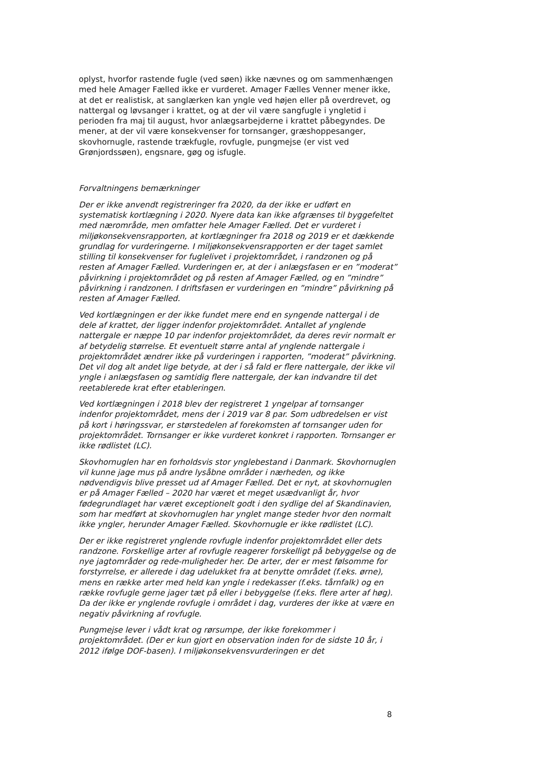oplyst, hvorfor rastende fugle (ved søen) ikke nævnes og om sammenhængen med hele Amager Fælled ikke er vurderet. Amager Fælles Venner mener ikke, at det er realistisk, at sanglærken kan yngle ved højen eller på overdrevet, og nattergal og løvsanger i krattet, og at der vil være sangfugle i yngletid i perioden fra maj til august, hvor anlægsarbejderne i krattet påbegyndes. De mener, at der vil være konsekvenser for tornsanger, græshoppesanger, skovhornugle, rastende trækfugle, rovfugle, pungmejse (er vist ved Grønjordssøen), engsnare, gøg og isfugle.
Forvaltningens bemærkninger
Der er ikke anvendt registreringer fra 2020, da der ikke er udført en systematisk kortlægning i 2020. Nyere data kan ikke afgrænses til byggefeltet med nærområde, men omfatter hele Amager Fælled. Det er vurderet i miljøkonsekvensrapporten, at kortlægninger fra 2018 og 2019 er et dækkende grundlag for vurderingerne. I miljøkonsekvensrapporten er der taget samlet stilling til konsekvenser for fuglelivet i projektområdet, i randzonen og på resten af Amager Fælled. Vurderingen er, at der i anlægsfasen er en ”moderat” påvirkning i projektområdet og på resten af Amager Fælled, og en ”mindre” påvirkning i randzonen. I driftsfasen er vurderingen en ”mindre” påvirkning på resten af Amager Fælled.
Ved kortlægningen er der ikke fundet mere end en syngende nattergal i de dele af krattet, der ligger indenfor projektområdet. Antallet af ynglende nattergale er næppe 10 par indenfor projektområdet, da deres revir normalt er af betydelig størrelse. Et eventuelt større antal af ynglende nattergale i projektområdet ændrer ikke på vurderingen i rapporten, ”moderat” påvirkning. Det vil dog alt andet lige betyde, at der i så fald er flere nattergale, der ikke vil yngle i anlægsfasen og samtidig flere nattergale, der kan indvandre til det reetablerede krat efter etableringen.
Ved kortlægningen i 2018 blev der registreret 1 yngelpar af tornsanger indenfor projektområdet, mens der i 2019 var 8 par. Som udbredelsen er vist på kort i høringssvar, er størstedelen af forekomsten af tornsanger uden for projektområdet. Tornsanger er ikke vurderet konkret i rapporten. Tornsanger er ikke rødlistet (LC).
Skovhornuglen har en forholdsvis stor ynglebestand i Danmark. Skovhornuglen vil kunne jage mus på andre lysåbne områder i nærheden, og ikke nødvendigvis blive presset ud af Amager Fælled. Det er nyt, at skovhornuglen er på Amager Fælled – 2020 har været et meget usædvanligt år, hvor fødegrundlaget har været exceptionelt godt i den sydlige del af Skandinavien, som har medført at skovhornuglen har ynglet mange steder hvor den normalt ikke yngler, herunder Amager Fælled. Skovhornugle er ikke rødlistet (LC).
Der er ikke registreret ynglende rovfugle indenfor projektområdet eller dets randzone. Forskellige arter af rovfugle reagerer forskelligt på bebyggelse og de nye jagtområder og rede-muligheder her. De arter, der er mest følsomme for forstyrrelse, er allerede i dag udelukket fra at benytte området (f.eks. ørne), mens en række arter med held kan yngle i redekasser (f.eks. tårnfalk) og en række rovfugle gerne jager tæt på eller i bebyggelse (f.eks. flere arter af høg). Da der ikke er ynglende rovfugle i området i dag, vurderes der ikke at være en negativ påvirkning af rovfugle.
Pungmejse lever i vådt krat og rørsumpe, der ikke forekommer i projektområdet. (Der er kun gjort en observation inden for de sidste 10 år, i 2012 ifølge DOF-basen). I miljøkonsekvensvurderingen er det
8